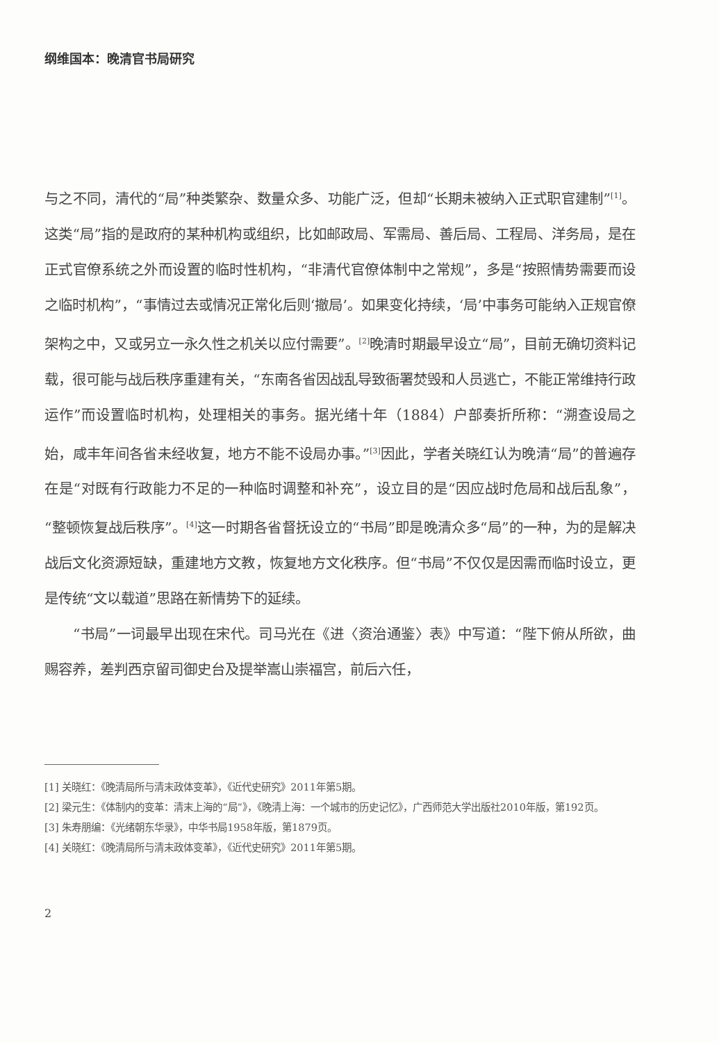纲维国本：晚清官书局研究
与之不同，清代的“局”种类繁杂、数量众多、功能广泛，但却“长期未被纳入正式职官建制”<sup>[1]</sup>。这类“局”指的是政府的某种机构或组织，比如邮政局、军需局、善后局、工程局、洋务局，是在正式官僚系统之外而设置的临时性机构，“非清代官僚体制中之常规”，多是“按照情势需要而设之临时机构”，“事情过去或情况正常化后则‘撤局’。如果变化持续，‘局’中事务可能纳入正规官僚架构之中，又或另立一永久性之机关以应付需要”。<sup>[2]</sup>晚清时期最早设立“局”，目前无确切资料记载，很可能与战后秩序重建有关，“东南各省因战乱导致衙署焚毁和人员逃亡，不能正常维持行政运作”而设置临时机构，处理相关的事务。据光绪十年（1884）户部奏折所称：“溯查设局之始，咸丰年间各省未经收复，地方不能不设局办事。”<sup>[3]</sup>因此，学者关晓红认为晚清“局”的普遍存在是“对既有行政能力不足的一种临时调整和补充”，设立目的是“因应战时危局和战后乱象”，“整顿恢复战后秩序”。<sup>[4]</sup>这一时期各省督抚设立的“书局”即是晚清众多“局”的一种，为的是解决战后文化资源短缺，重建地方文教，恢复地方文化秩序。但“书局”不仅仅是因需而临时设立，更是传统“文以载道”思路在新情势下的延续。
“书局”一词最早出现在宋代。司马光在《进〈资治通鉴〉表》中写道：“陛下俯从所欲，曲赐容养，差判西京留司御史台及提举嵩山崇福宫，前后六任，
[1] 关晓红：《晚清局所与清末政体变革》，《近代史研究》2011年第5期。
[2] 梁元生：《体制内的变革：清末上海的“局”》，《晚清上海：一个城市的历史记忆》，广西师范大学出版社2010年版，第192页。
[3] 朱寿朋编：《光绪朝东华录》，中华书局1958年版，第1879页。
[4] 关晓红：《晚清局所与清末政体变革》，《近代史研究》2011年第5期。
2